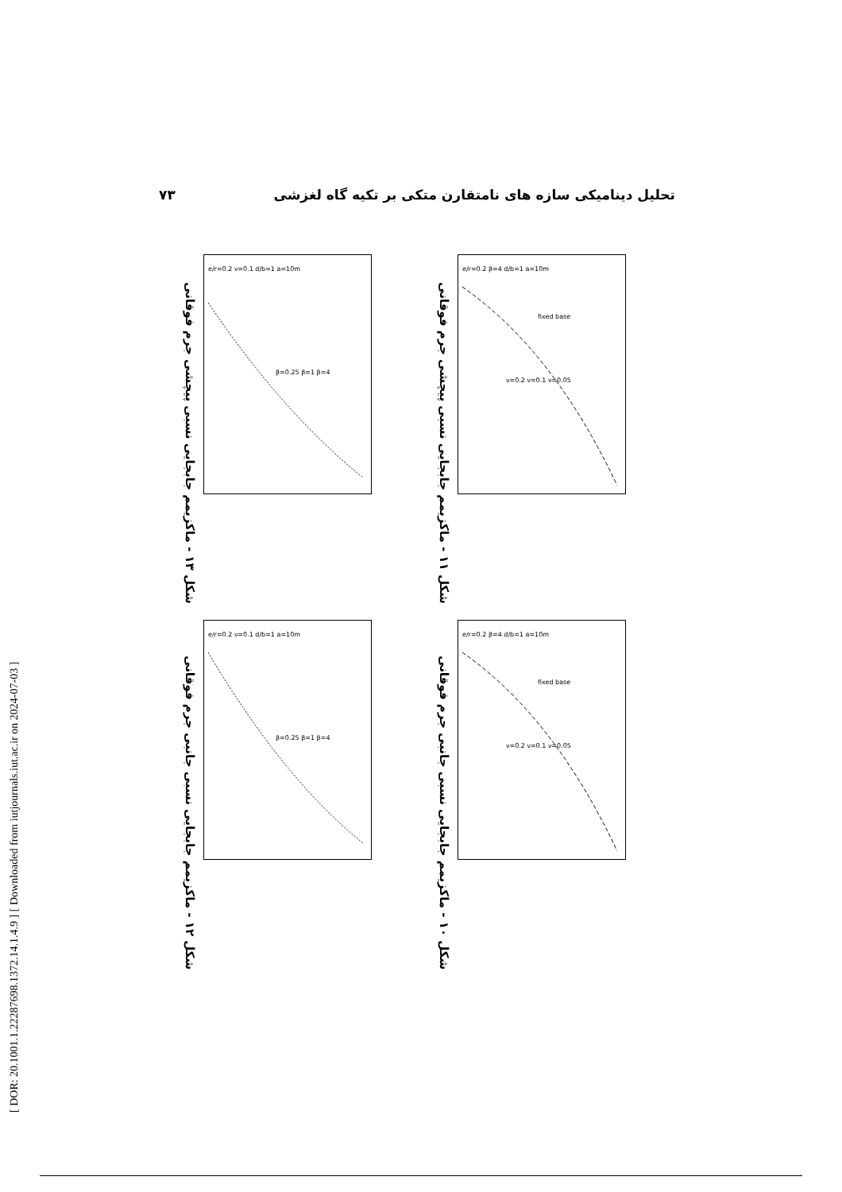۷۳ تحلیل دینامیکی سازه های نامتقارن متکی بر تکیه گاه لغزشی
[ DOR: 20.1001.1.22287698.1372.14.1.4.9 ] [ Downloaded from iutjournals.iut.ac.ir on 2024-07-03 ]
شکل ۱۳ - ماکزیمم جابجایی نسبی پیچشی جرم فوقانی
e/r=0.2 ν=0.1 d/b=1 a=10m
β=0.25 β=1 β=4
شکل ۱۱ - ماکزیمم جابجایی نسبی پیچشی جرم فوقانی
e/r=0.2 β=4 d/b=1 a=10m
fixed base
ν=0.2 ν=0.1 ν=0.05
شکل ۱۲ - ماکزیمم جابجایی نسبی جانبی جرم فوقانی
e/r=0.2 ν=0.1 d/b=1 a=10m
β=0.25 β=1 β=4
شکل ۱۰ - ماکزیمم جابجایی نسبی جانبی جرم فوقانی
e/r=0.2 β=4 d/b=1 a=10m
fixed base
ν=0.2 ν=0.1 ν=0.05